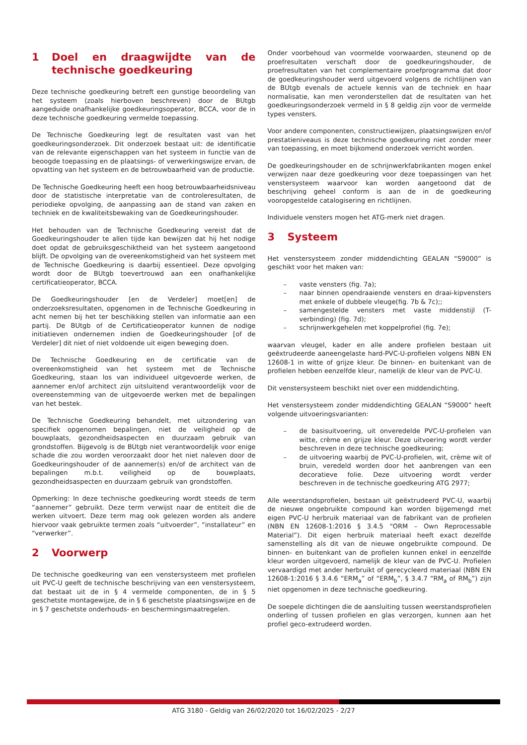1 Doel en draagwijdte van de technische goedkeuring
Deze technische goedkeuring betreft een gunstige beoordeling van het systeem (zoals hierboven beschreven) door de BUtgb aangeduide onafhankelijke goedkeuringsoperator, BCCA, voor de in deze technische goedkeuring vermelde toepassing.
De Technische Goedkeuring legt de resultaten vast van het goedkeuringsonderzoek. Dit onderzoek bestaat uit: de identificatie van de relevante eigenschappen van het systeem in functie van de beoogde toepassing en de plaatsings- of verwerkingswijze ervan, de opvatting van het systeem en de betrouwbaarheid van de productie.
De Technische Goedkeuring heeft een hoog betrouwbaarheidsniveau door de statistische interpretatie van de controleresultaten, de periodieke opvolging, de aanpassing aan de stand van zaken en techniek en de kwaliteitsbewaking van de Goedkeuringshouder.
Het behouden van de Technische Goedkeuring vereist dat de Goedkeuringshouder te allen tijde kan bewijzen dat hij het nodige doet opdat de gebruiksgeschiktheid van het systeem aangetoond blijft. De opvolging van de overeenkomstigheid van het systeem met de Technische Goedkeuring is daarbij essentieel. Deze opvolging wordt door de BUtgb toevertrouwd aan een onafhankelijke certificatieoperator, BCCA.
De Goedkeuringshouder [en de Verdeler] moet[en] de onderzoeksresultaten, opgenomen in de Technische Goedkeuring in acht nemen bij het ter beschikking stellen van informatie aan een partij. De BUtgb of de Certificatieoperator kunnen de nodige initiatieven ondernemen indien de Goedkeuringshouder [of de Verdeler] dit niet of niet voldoende uit eigen beweging doen.
De Technische Goedkeuring en de certificatie van de overeenkomstigheid van het systeem met de Technische Goedkeuring, staan los van individueel uitgevoerde werken, de aannemer en/of architect zijn uitsluitend verantwoordelijk voor de overeenstemming van de uitgevoerde werken met de bepalingen van het bestek.
De Technische Goedkeuring behandelt, met uitzondering van specifiek opgenomen bepalingen, niet de veiligheid op de bouwplaats, gezondheidsaspecten en duurzaam gebruik van grondstoffen. Bijgevolg is de BUtgb niet verantwoordelijk voor enige schade die zou worden veroorzaakt door het niet naleven door de Goedkeuringshouder of de aannemer(s) en/of de architect van de bepalingen m.b.t. veiligheid op de bouwplaats, gezondheidsaspecten en duurzaam gebruik van grondstoffen.
Opmerking: In deze technische goedkeuring wordt steeds de term “aannemer” gebruikt. Deze term verwijst naar de entiteit die de werken uitvoert. Deze term mag ook gelezen worden als andere hiervoor vaak gebruikte termen zoals “uitvoerder”, “installateur” en “verwerker”.
2 Voorwerp
De technische goedkeuring van een venstersysteem met profielen uit PVC-U geeft de technische beschrijving van een venstersysteem, dat bestaat uit de in § 4 vermelde componenten, de in § 5 geschetste montagewijze, de in § 6 geschetste plaatsingswijze en de in § 7 geschetste onderhouds- en beschermingsmaatregelen.
Onder voorbehoud van voormelde voorwaarden, steunend op de proefresultaten verschaft door de goedkeuringshouder, de proefresultaten van het complementaire proefprogramma dat door de goedkeuringshouder werd uitgevoerd volgens de richtlijnen van de BUtgb evenals de actuele kennis van de techniek en haar normalisatie, kan men veronderstellen dat de resultaten van het goedkeuringsonderzoek vermeld in § 8 geldig zijn voor de vermelde types vensters.
Voor andere componenten, constructiewijzen, plaatsingswijzen en/of prestatieniveaus is deze technische goedkeuring niet zonder meer van toepassing, en moet bijkomend onderzoek verricht worden.
De goedkeuringshouder en de schrijnwerkfabrikanten mogen enkel verwijzen naar deze goedkeuring voor deze toepassingen van het venstersysteem waarvoor kan worden aangetoond dat de beschrijving geheel conform is aan de in de goedkeuring vooropgestelde catalogisering en richtlijnen.
Individuele vensters mogen het ATG-merk niet dragen.
3 Systeem
Het venstersysteem zonder middendichting GEALAN “S9000” is geschikt voor het maken van:
– vaste vensters (fig. 7a);
– naar binnen opendraaiende vensters en draai-kipvensters met enkele of dubbele vleuge(fig. 7b & 7c);;
– samengestelde vensters met vaste middenstijl (T-verbinding) (fig. 7d);
– schrijnwerkgehelen met koppelprofiel (fig. 7e);
waarvan vleugel, kader en alle andere profielen bestaan uit geëxtrudeerde aaneengelaste hard-PVC-U-profielen volgens NBN EN 12608-1 in witte of grijze kleur. De binnen- en buitenkant van de profielen hebben eenzelfde kleur, namelijk de kleur van de PVC-U.
Dit venstersysteem beschikt niet over een middendichting.
Het venstersysteem zonder middendichting GEALAN “S9000” heeft volgende uitvoeringsvarianten:
– de basisuitvoering, uit onveredelde PVC-U-profielen van witte, crème en grijze kleur. Deze uitvoering wordt verder beschreven in deze technische goedkeuring;
– de uitvoering waarbij de PVC-U-profielen, wit, crème wit of bruin, veredeld worden door het aanbrengen van een decoratieve folie. Deze uitvoering wordt verder beschreven in de technische goedkeuring ATG 2977;
Alle weerstandsprofielen, bestaan uit geëxtrudeerd PVC-U, waarbij de nieuwe ongebruikte compound kan worden bijgemengd met eigen PVC-U herbruik materiaal van de fabrikant van de profielen (NBN EN 12608-1:2016 § 3.4.5 “ORM – Own Reprocessable Material”). Dit eigen herbruik materiaal heeft exact dezelfde samenstelling als dit van de nieuwe ongebruikte compound. De binnen- en buitenkant van de profielen kunnen enkel in eenzelfde kleur worden uitgevoerd, namelijk de kleur van de PVC-U. Profielen vervaardigd met ander herbruikt of gerecycleerd materiaal (NBN EN 12608-1:2016 § 3.4.6 “ERM<sub>a</sub>” of “ERM<sub>b</sub>”, § 3.4.7 “RM<sub>a</sub> of RM<sub>b</sub>”) zijn niet opgenomen in deze technische goedkeuring.
De soepele dichtingen die de aansluiting tussen weerstandsprofielen onderling of tussen profielen en glas verzorgen, kunnen aan het profiel geco-extrudeerd worden.
ATG 3180 - Geldig van 26/02/2020 tot 16/02/2025 - 2/27